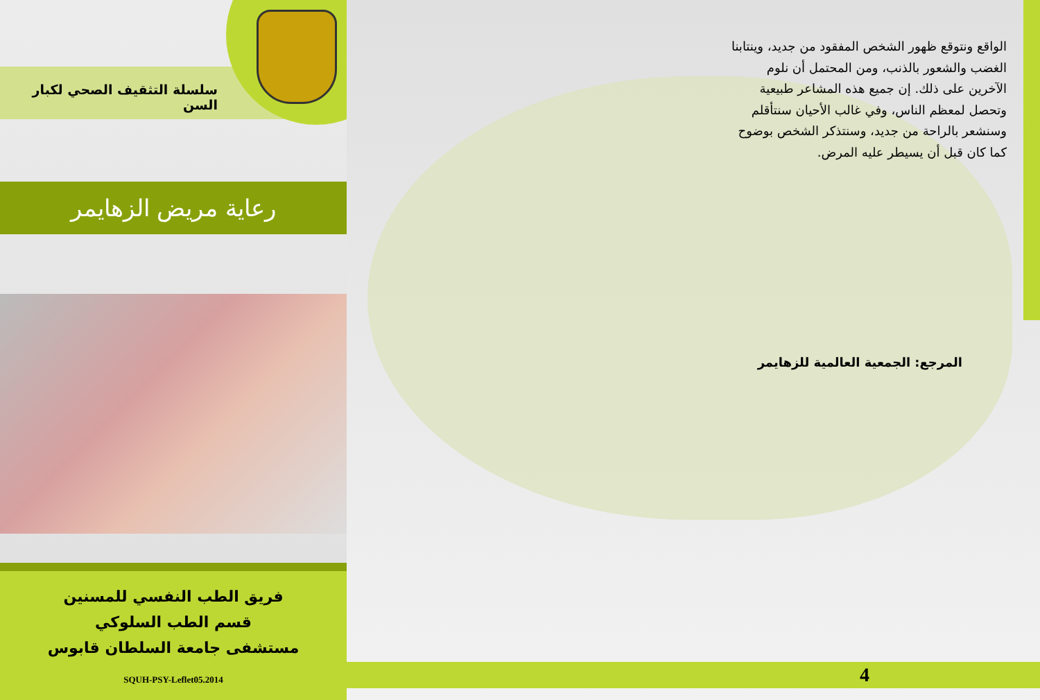سلسلة التثقيف الصحي لكبار السن
رعاية مريض الزهايمر
فريق الطب النفسي للمسنين
قسم الطب السلوكي
مستشفى جامعة السلطان قابوس
SQUH-PSY-Leflet05.2014
الواقع ونتوقع ظهور الشخص المفقود من جديد، وينتابنا الغضب والشعور بالذنب، ومن المحتمل أن نلوم الآخرين على ذلك. إن جميع هذه المشاعر طبيعية وتحصل لمعظم الناس، وفي غالب الأحيان سنتأقلم وسنشعر بالراحة من جديد، وسنتذكر الشخص بوضوح كما كان قبل أن يسيطر عليه المرض.
المرجع: الجمعية العالمية للزهايمر
4